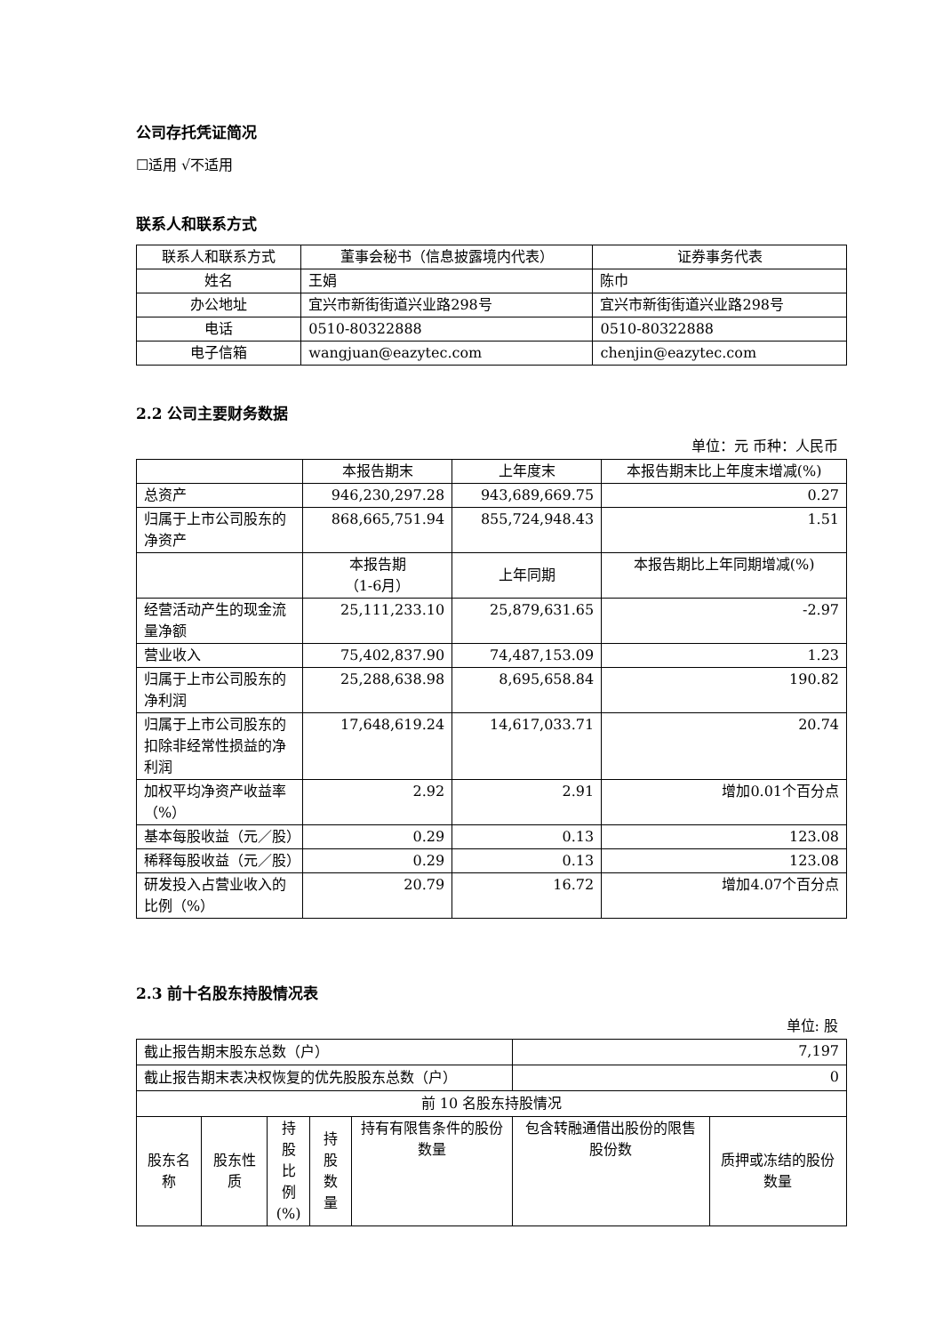公司存托凭证简况
☐适用 √不适用
联系人和联系方式
| 联系人和联系方式 | 董事会秘书（信息披露境内代表） | 证券事务代表 |
| --- | --- | --- |
| 姓名 | 王娟 | 陈巾 |
| 办公地址 | 宜兴市新街街道兴业路298号 | 宜兴市新街街道兴业路298号 |
| 电话 | 0510-80322888 | 0510-80322888 |
| 电子信箱 | wangjuan@eazytec.com | chenjin@eazytec.com |
2.2 公司主要财务数据
单位：元 币种：人民币
| | 本报告期末 | 上年度末 | 本报告期末比上年度末增减(%) |
| 总资产 | 946,230,297.28 | 943,689,669.75 | 0.27 |
| 归属于上市公司股东的净资产 | 868,665,751.94 | 855,724,948.43 | 1.51 |
| | 本报告期 （1-6月） | 上年同期 | 本报告期比上年同期增减(%) |
| 经营活动产生的现金流量净额 | 25,111,233.10 | 25,879,631.65 | -2.97 |
| 营业收入 | 75,402,837.90 | 74,487,153.09 | 1.23 |
| 归属于上市公司股东的净利润 | 25,288,638.98 | 8,695,658.84 | 190.82 |
| 归属于上市公司股东的扣除非经常性损益的净利润 | 17,648,619.24 | 14,617,033.71 | 20.74 |
| 加权平均净资产收益率（%） | 2.92 | 2.91 | 增加0.01个百分点 |
| 基本每股收益（元／股） | 0.29 | 0.13 | 123.08 |
| 稀释每股收益（元／股） | 0.29 | 0.13 | 123.08 |
| 研发投入占营业收入的比例（%） | 20.79 | 16.72 | 增加4.07个百分点 |
2.3 前十名股东持股情况表
单位: 股
| 截止报告期末股东总数（户） | | | | | 7,197 | |
| 截止报告期末表决权恢复的优先股股东总数（户） | | | | | 0 | |
| 前 10 名股东持股情况 | | | | | | |
| 股东名称 | 股东性质 | 持股 比例 (%) | 持股 数量 | 持有有限售条件的股份数量 | 包含转融通借出股份的限售股份数 | 质押或冻结的股份数量 |